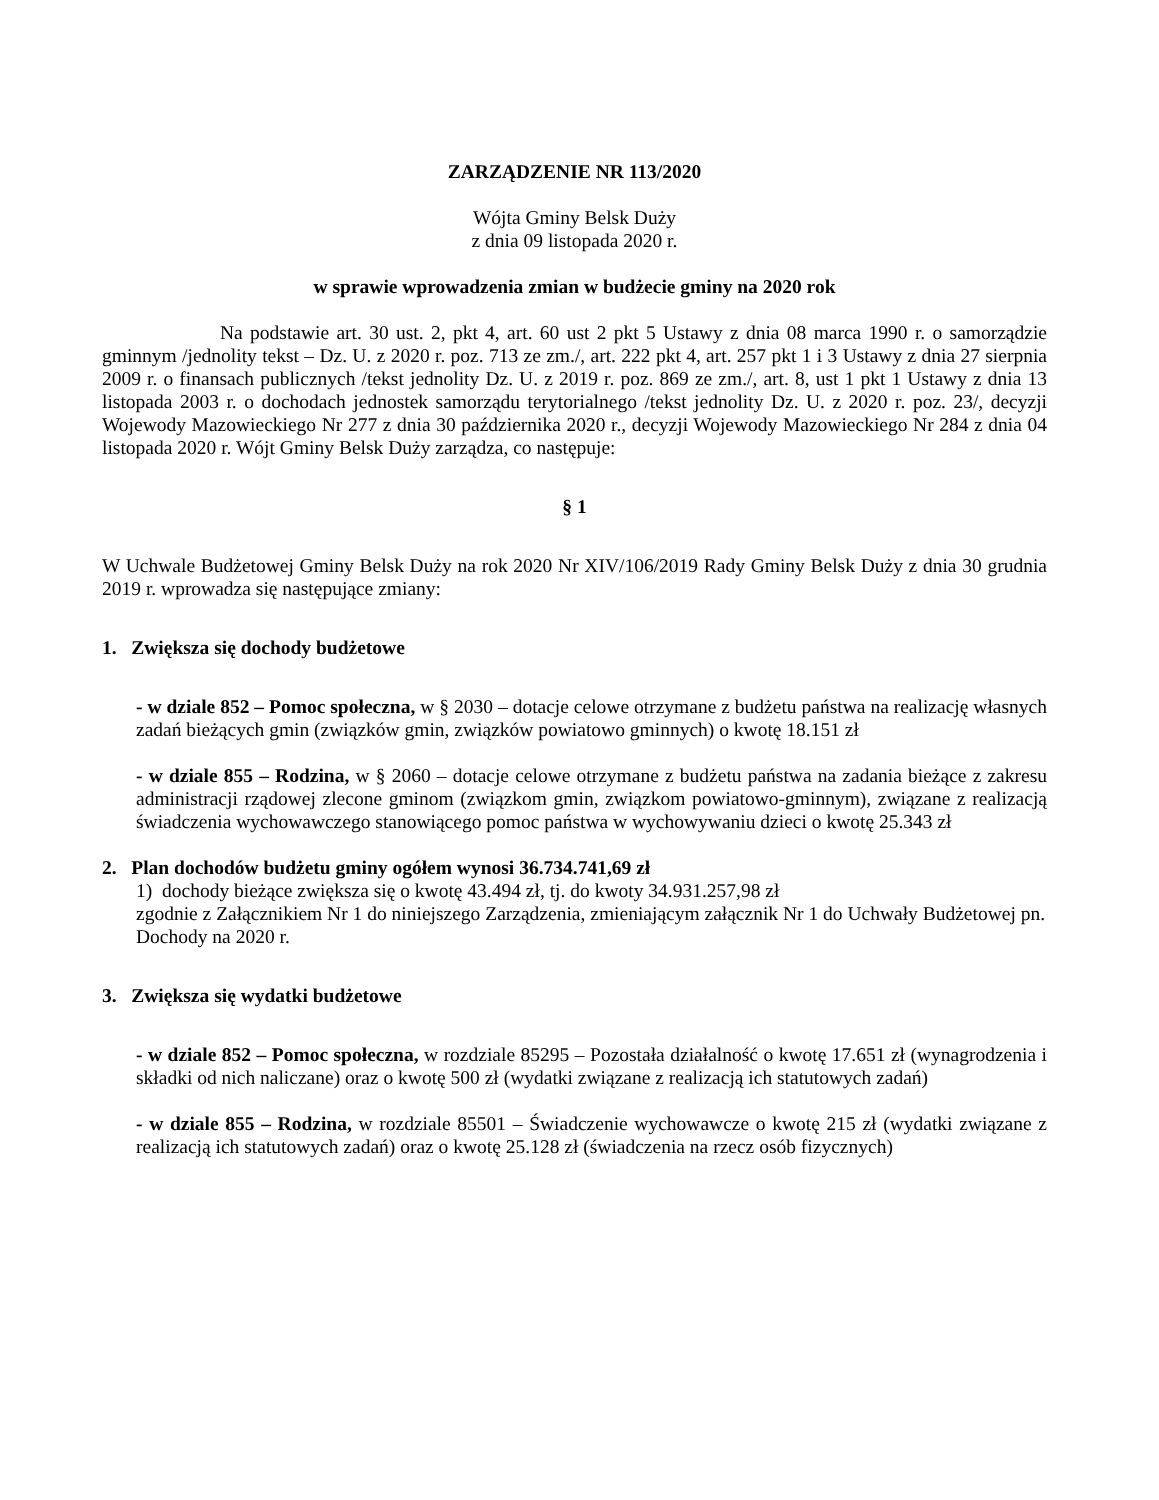ZARZĄDZENIE NR 113/2020
Wójta Gminy Belsk Duży
z dnia 09 listopada 2020 r.
w sprawie wprowadzenia zmian w budżecie gminy na 2020 rok
Na podstawie art. 30 ust. 2, pkt 4, art. 60 ust 2 pkt 5 Ustawy z dnia 08 marca 1990 r. o samorządzie gminnym /jednolity tekst – Dz. U. z 2020 r. poz. 713 ze zm./, art. 222 pkt 4, art. 257 pkt 1 i 3 Ustawy z dnia 27 sierpnia 2009 r. o finansach publicznych /tekst jednolity Dz. U. z 2019 r. poz. 869 ze zm./, art. 8, ust 1 pkt 1 Ustawy z dnia 13 listopada 2003 r. o dochodach jednostek samorządu terytorialnego /tekst jednolity Dz. U. z 2020 r. poz. 23/, decyzji Wojewody Mazowieckiego Nr 277 z dnia 30 października 2020 r., decyzji Wojewody Mazowieckiego Nr 284 z dnia 04 listopada 2020 r. Wójt Gminy Belsk Duży zarządza, co następuje:
§ 1
W Uchwale Budżetowej Gminy Belsk Duży na rok 2020 Nr XIV/106/2019 Rady Gminy Belsk Duży z dnia 30 grudnia 2019 r. wprowadza się następujące zmiany:
1. Zwiększa się dochody budżetowe
- w dziale 852 – Pomoc społeczna, w § 2030 – dotacje celowe otrzymane z budżetu państwa na realizację własnych zadań bieżących gmin (związków gmin, związków powiatowo gminnych) o kwotę 18.151 zł
- w dziale 855 – Rodzina, w § 2060 – dotacje celowe otrzymane z budżetu państwa na zadania bieżące z zakresu administracji rządowej zlecone gminom (związkom gmin, związkom powiatowo-gminnym), związane z realizacją świadczenia wychowawczego stanowiącego pomoc państwa w wychowywaniu dzieci o kwotę 25.343 zł
2. Plan dochodów budżetu gminy ogółem wynosi 36.734.741,69 zł
1) dochody bieżące zwiększa się o kwotę 43.494 zł, tj. do kwoty 34.931.257,98 zł
zgodnie z Załącznikiem Nr 1 do niniejszego Zarządzenia, zmieniającym załącznik Nr 1 do Uchwały Budżetowej pn. Dochody na 2020 r.
3. Zwiększa się wydatki budżetowe
- w dziale 852 – Pomoc społeczna, w rozdziale 85295 – Pozostała działalność o kwotę 17.651 zł (wynagrodzenia i składki od nich naliczane) oraz o kwotę 500 zł (wydatki związane z realizacją ich statutowych zadań)
- w dziale 855 – Rodzina, w rozdziale 85501 – Świadczenie wychowawcze o kwotę 215 zł (wydatki związane z realizacją ich statutowych zadań) oraz o kwotę 25.128 zł (świadczenia na rzecz osób fizycznych)